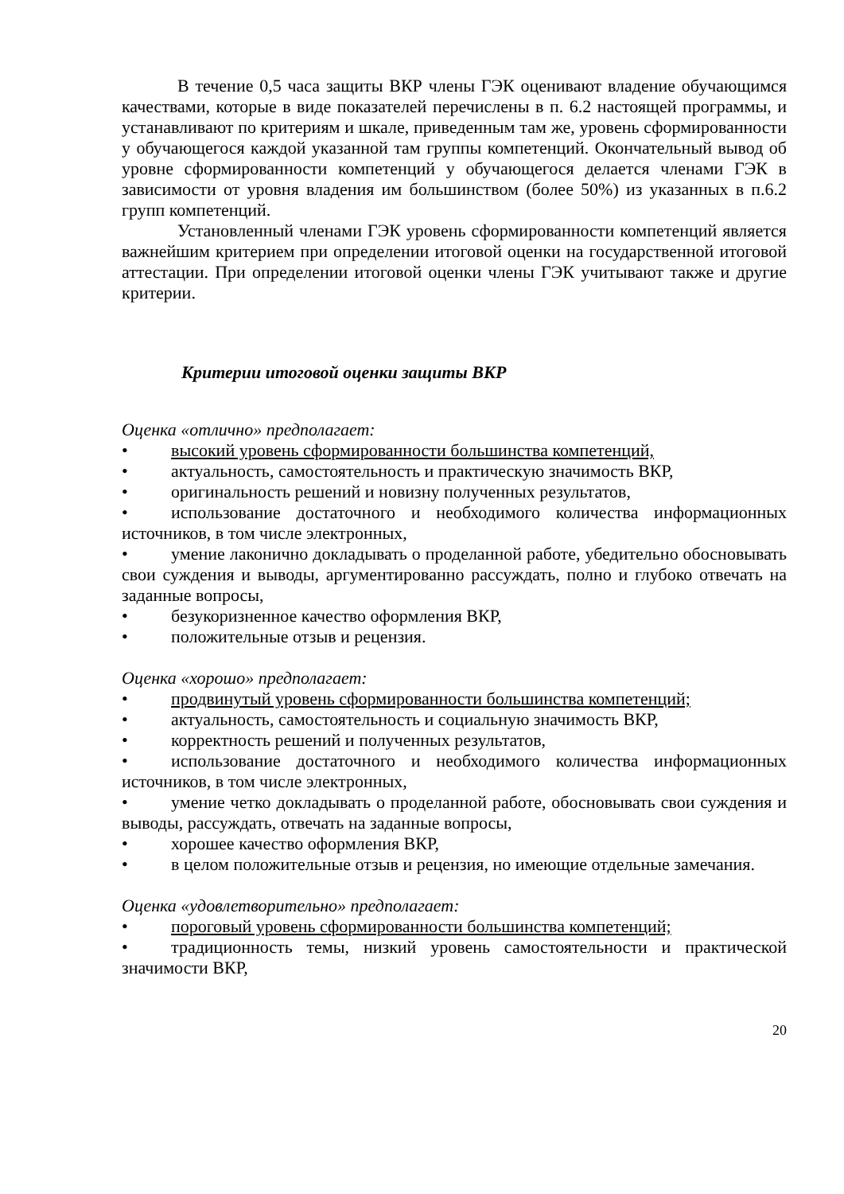В течение 0,5 часа защиты ВКР члены ГЭК оценивают владение обучающимся качествами, которые в виде показателей перечислены в п. 6.2 настоящей программы, и устанавливают по критериям и шкале, приведенным там же, уровень сформированности у обучающегося каждой указанной там группы компетенций. Окончательный вывод об уровне сформированности компетенций у обучающегося делается членами ГЭК в зависимости от уровня владения им большинством (более 50%) из указанных в п.6.2 групп компетенций.
Установленный членами ГЭК уровень сформированности компетенций является важнейшим критерием при определении итоговой оценки на государственной итоговой аттестации. При определении итоговой оценки члены ГЭК учитывают также и другие критерии.
Критерии итоговой оценки защиты ВКР
Оценка «отлично» предполагает:
• высокий уровень сформированности большинства компетенций,
• актуальность, самостоятельность и практическую значимость ВКР,
• оригинальность решений и новизну полученных результатов,
• использование достаточного и необходимого количества информационных источников, в том числе электронных,
• умение лаконично докладывать о проделанной работе, убедительно обосновывать свои суждения и выводы, аргументированно рассуждать, полно и глубоко отвечать на заданные вопросы,
• безукоризненное качество оформления ВКР,
• положительные отзыв и рецензия.
Оценка «хорошо» предполагает:
• продвинутый уровень сформированности большинства компетенций;
• актуальность, самостоятельность и социальную значимость ВКР,
• корректность решений и полученных результатов,
• использование достаточного и необходимого количества информационных источников, в том числе электронных,
• умение четко докладывать о проделанной работе, обосновывать свои суждения и выводы, рассуждать, отвечать на заданные вопросы,
• хорошее качество оформления ВКР,
• в целом положительные отзыв и рецензия, но имеющие отдельные замечания.
Оценка «удовлетворительно» предполагает:
• пороговый уровень сформированности большинства компетенций;
• традиционность темы, низкий уровень самостоятельности и практической значимости ВКР,
20